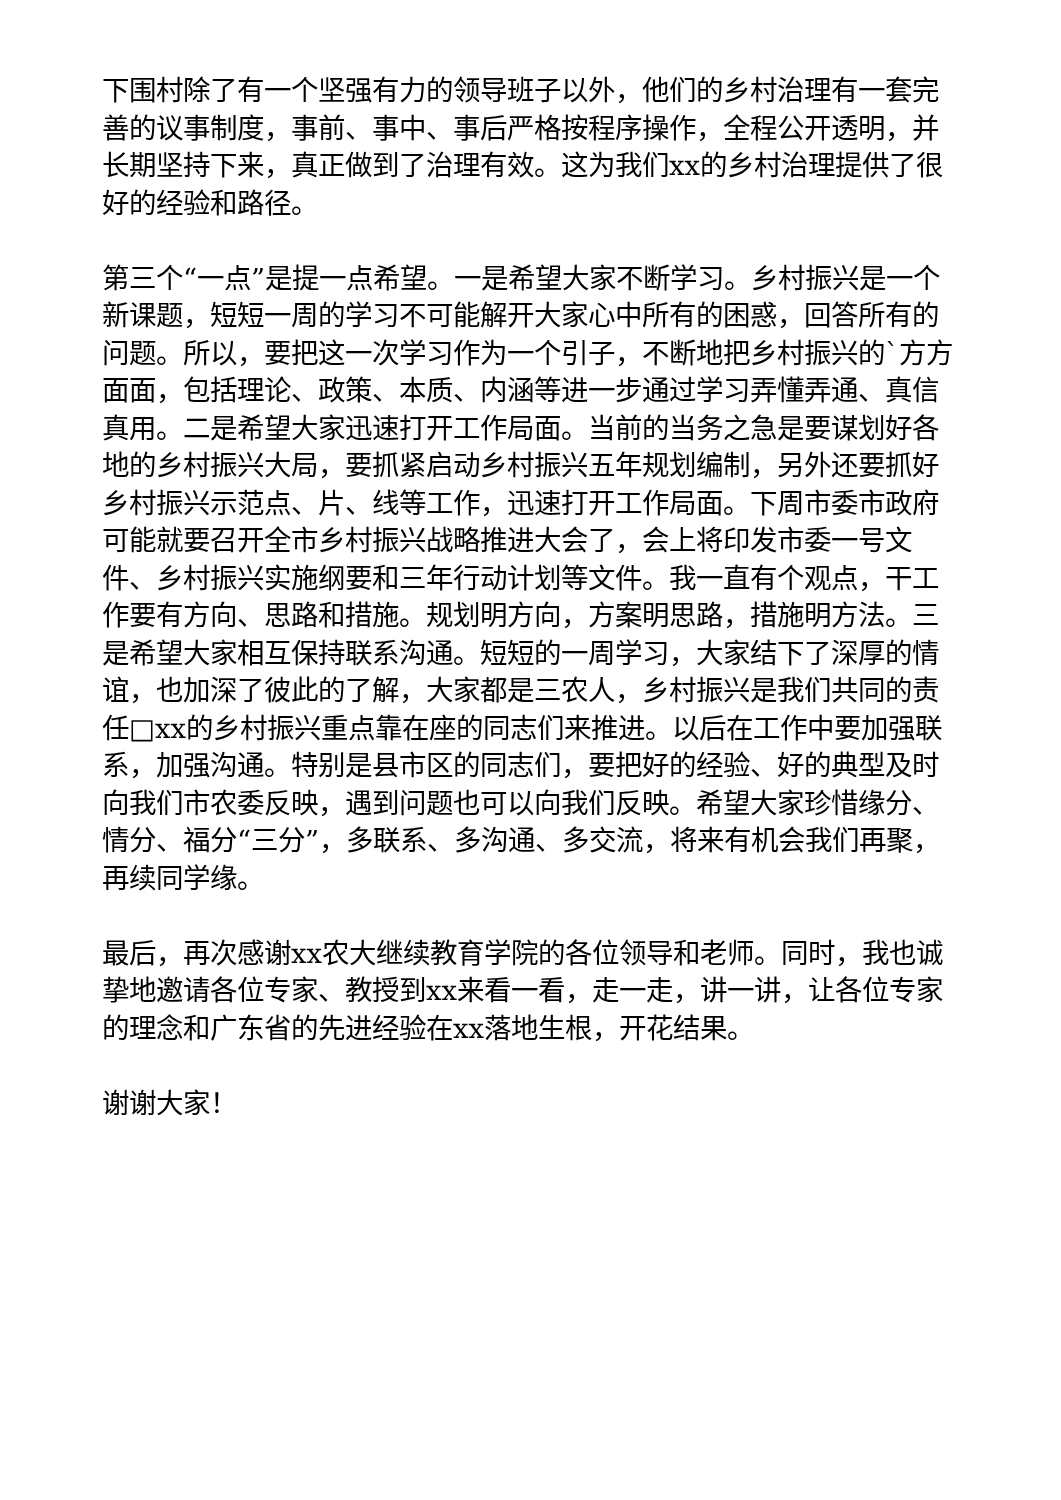下围村除了有一个坚强有力的领导班子以外，他们的乡村治理有一套完善的议事制度，事前、事中、事后严格按程序操作，全程公开透明，并长期坚持下来，真正做到了治理有效。这为我们xx的乡村治理提供了很好的经验和路径。
第三个“一点”是提一点希望。一是希望大家不断学习。乡村振兴是一个新课题，短短一周的学习不可能解开大家心中所有的困惑，回答所有的问题。所以，要把这一次学习作为一个引子，不断地把乡村振兴的`方方面面，包括理论、政策、本质、内涵等进一步通过学习弄懂弄通、真信真用。二是希望大家迅速打开工作局面。当前的当务之急是要谋划好各地的乡村振兴大局，要抓紧启动乡村振兴五年规划编制，另外还要抓好乡村振兴示范点、片、线等工作，迅速打开工作局面。下周市委市政府可能就要召开全市乡村振兴战略推进大会了，会上将印发市委一号文件、乡村振兴实施纲要和三年行动计划等文件。我一直有个观点，干工作要有方向、思路和措施。规划明方向，方案明思路，措施明方法。三是希望大家相互保持联系沟通。短短的一周学习，大家结下了深厚的情谊，也加深了彼此的了解，大家都是三农人，乡村振兴是我们共同的责任□xx的乡村振兴重点靠在座的同志们来推进。以后在工作中要加强联系，加强沟通。特别是县市区的同志们，要把好的经验、好的典型及时向我们市农委反映，遇到问题也可以向我们反映。希望大家珍惜缘分、情分、福分“三分”，多联系、多沟通、多交流，将来有机会我们再聚，再续同学缘。
最后，再次感谢xx农大继续教育学院的各位领导和老师。同时，我也诚挚地邀请各位专家、教授到xx来看一看，走一走，讲一讲，让各位专家的理念和广东省的先进经验在xx落地生根，开花结果。
谢谢大家！